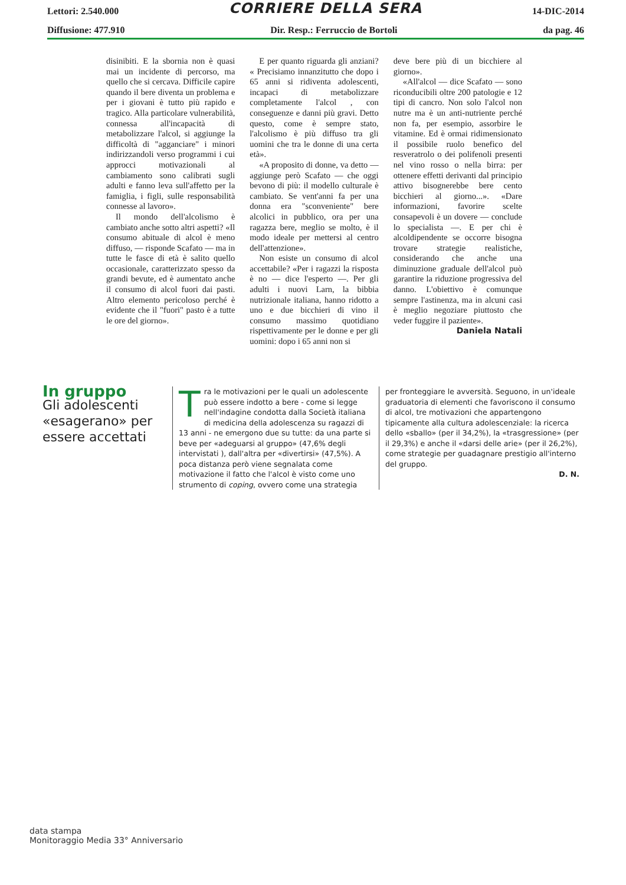Lettori: 2.540.000 CORRIERE DELLA SERA 14-DIC-2014
Diffusione: 477.910 Dir. Resp.: Ferruccio de Bortoli da pag. 46
disinibiti. E la sbornia non è quasi mai un incidente di percorso, ma quello che si cercava. Difficile capire quando il bere diventa un problema e per i giovani è tutto più rapido e tragico. Alla particolare vulnerabilità, connessa all'incapacità di metabolizzare l'alcol, si aggiunge la difficoltà di "agganciare" i minori indirizzandoli verso programmi i cui approcci motivazionali al cambiamento sono calibrati sugli adulti e fanno leva sull'affetto per la famiglia, i figli, sulle responsabilità connesse al lavoro».
Il mondo dell'alcolismo è cambiato anche sotto altri aspetti? «Il consumo abituale di alcol è meno diffuso, — risponde Scafato — ma in tutte le fasce di età è salito quello occasionale, caratterizzato spesso da grandi bevute, ed è aumentato anche il consumo di alcol fuori dai pasti. Altro elemento pericoloso perché è evidente che il "fuori" pasto è a tutte le ore del giorno».
E per quanto riguarda gli anziani? « Precisiamo innanzitutto che dopo i 65 anni si ridiventa adolescenti, incapaci di metabolizzare completamente l'alcol , con conseguenze e danni più gravi. Detto questo, come è sempre stato, l'alcolismo è più diffuso tra gli uomini che tra le donne di una certa età».
«A proposito di donne, va detto — aggiunge però Scafato — che oggi bevono di più: il modello culturale è cambiato. Se vent'anni fa per una donna era "sconveniente" bere alcolici in pubblico, ora per una ragazza bere, meglio se molto, è il modo ideale per mettersi al centro dell'attenzione».
Non esiste un consumo di alcol accettabile? «Per i ragazzi la risposta è no — dice l'esperto —. Per gli adulti i nuovi Larn, la bibbia nutrizionale italiana, hanno ridotto a uno e due bicchieri di vino il consumo massimo quotidiano rispettivamente per le donne e per gli uomini: dopo i 65 anni non si
deve bere più di un bicchiere al giorno».
«All'alcol — dice Scafato — sono riconducibili oltre 200 patologie e 12 tipi di cancro. Non solo l'alcol non nutre ma è un anti-nutriente perché non fa, per esempio, assorbire le vitamine. Ed è ormai ridimensionato il possibile ruolo benefico del resveratrolo o dei polifenoli presenti nel vino rosso o nella birra: per ottenere effetti derivanti dal principio attivo bisognerebbe bere cento bicchieri al giorno...». «Dare informazioni, favorire scelte consapevoli è un dovere — conclude lo specialista —. E per chi è alcoldipendente se occorre bisogna trovare strategie realistiche, considerando che anche una diminuzione graduale dell'alcol può garantire la riduzione progressiva del danno. L'obiettivo è comunque sempre l'astinenza, ma in alcuni casi è meglio negoziare piuttosto che veder fuggire il paziente».
Daniela Natali
In gruppo
Gli adolescenti «esagerano» per essere accettati
Tra le motivazioni per le quali un adolescente può essere indotto a bere - come si legge nell'indagine condotta dalla Società italiana di medicina della adolescenza su ragazzi di 13 anni - ne emergono due su tutte: da una parte si beve per «adeguarsi al gruppo» (47,6% degli intervistati ), dall'altra per «divertirsi» (47,5%). A poca distanza però viene segnalata come motivazione il fatto che l'alcol è visto come uno strumento di coping, ovvero come una strategia
per fronteggiare le avversità. Seguono, in un'ideale graduatoria di elementi che favoriscono il consumo di alcol, tre motivazioni che appartengono tipicamente alla cultura adolescenziale: la ricerca dello «sballo» (per il 34,2%), la «trasgressione» (per il 29,3%) e anche il «darsi delle arie» (per il 26,2%), come strategie per guadagnare prestigio all'interno del gruppo.
D. N.
data stampa
Monitoraggio Media 33° Anniversario